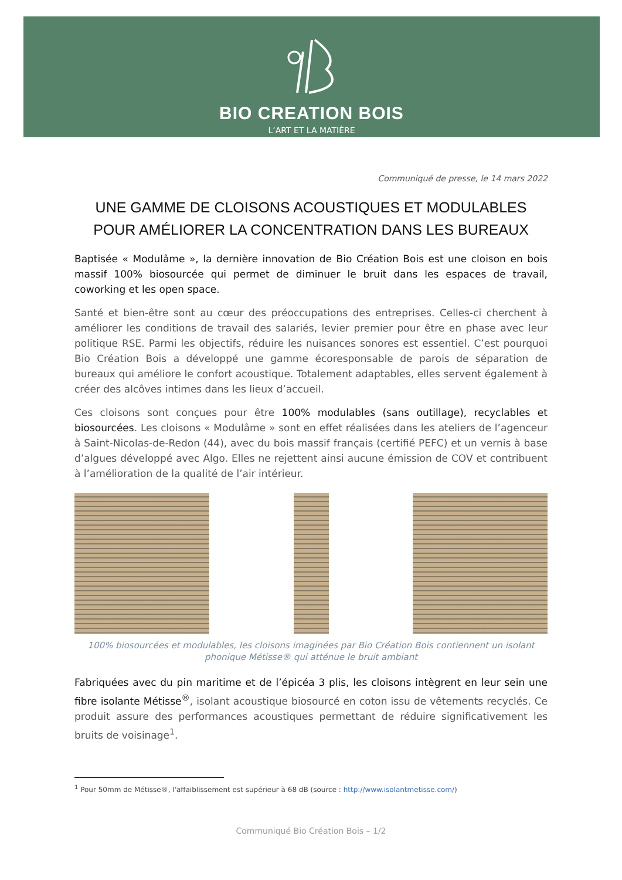BIO CREATION BOIS
L’ART ET LA MATIÈRE
Communiqué de presse, le 14 mars 2022
UNE GAMME DE CLOISONS ACOUSTIQUES ET MODULABLES POUR AMÉLIORER LA CONCENTRATION DANS LES BUREAUX
Baptisée « Modulâme », la dernière innovation de Bio Création Bois est une cloison en bois massif 100% biosourcée qui permet de diminuer le bruit dans les espaces de travail, coworking et les open space.
Santé et bien-être sont au cœur des préoccupations des entreprises. Celles-ci cherchent à améliorer les conditions de travail des salariés, levier premier pour être en phase avec leur politique RSE. Parmi les objectifs, réduire les nuisances sonores est essentiel. C’est pourquoi Bio Création Bois a développé une gamme écoresponsable de parois de séparation de bureaux qui améliore le confort acoustique. Totalement adaptables, elles servent également à créer des alcôves intimes dans les lieux d’accueil.
Ces cloisons sont conçues pour être 100% modulables (sans outillage), recyclables et biosourcées. Les cloisons « Modulâme » sont en effet réalisées dans les ateliers de l’agenceur à Saint-Nicolas-de-Redon (44), avec du bois massif français (certifié PEFC) et un vernis à base d’algues développé avec Algo. Elles ne rejettent ainsi aucune émission de COV et contribuent à l’amélioration de la qualité de l’air intérieur.
100% biosourcées et modulables, les cloisons imaginées par Bio Création Bois contiennent un isolant phonique Métisse® qui atténue le bruit ambiant
Fabriquées avec du pin maritime et de l’épicéa 3 plis, les cloisons intègrent en leur sein une fibre isolante Métisse<sup>®</sup>, isolant acoustique biosourcé en coton issu de vêtements recyclés. Ce produit assure des performances acoustiques permettant de réduire significativement les bruits de voisinage<sup>1</sup>.
<sup>1</sup> Pour 50mm de Métisse®, l'affaiblissement est supérieur à 68 dB (source : http://www.isolantmetisse.com/)
Communiqué Bio Création Bois – 1/2